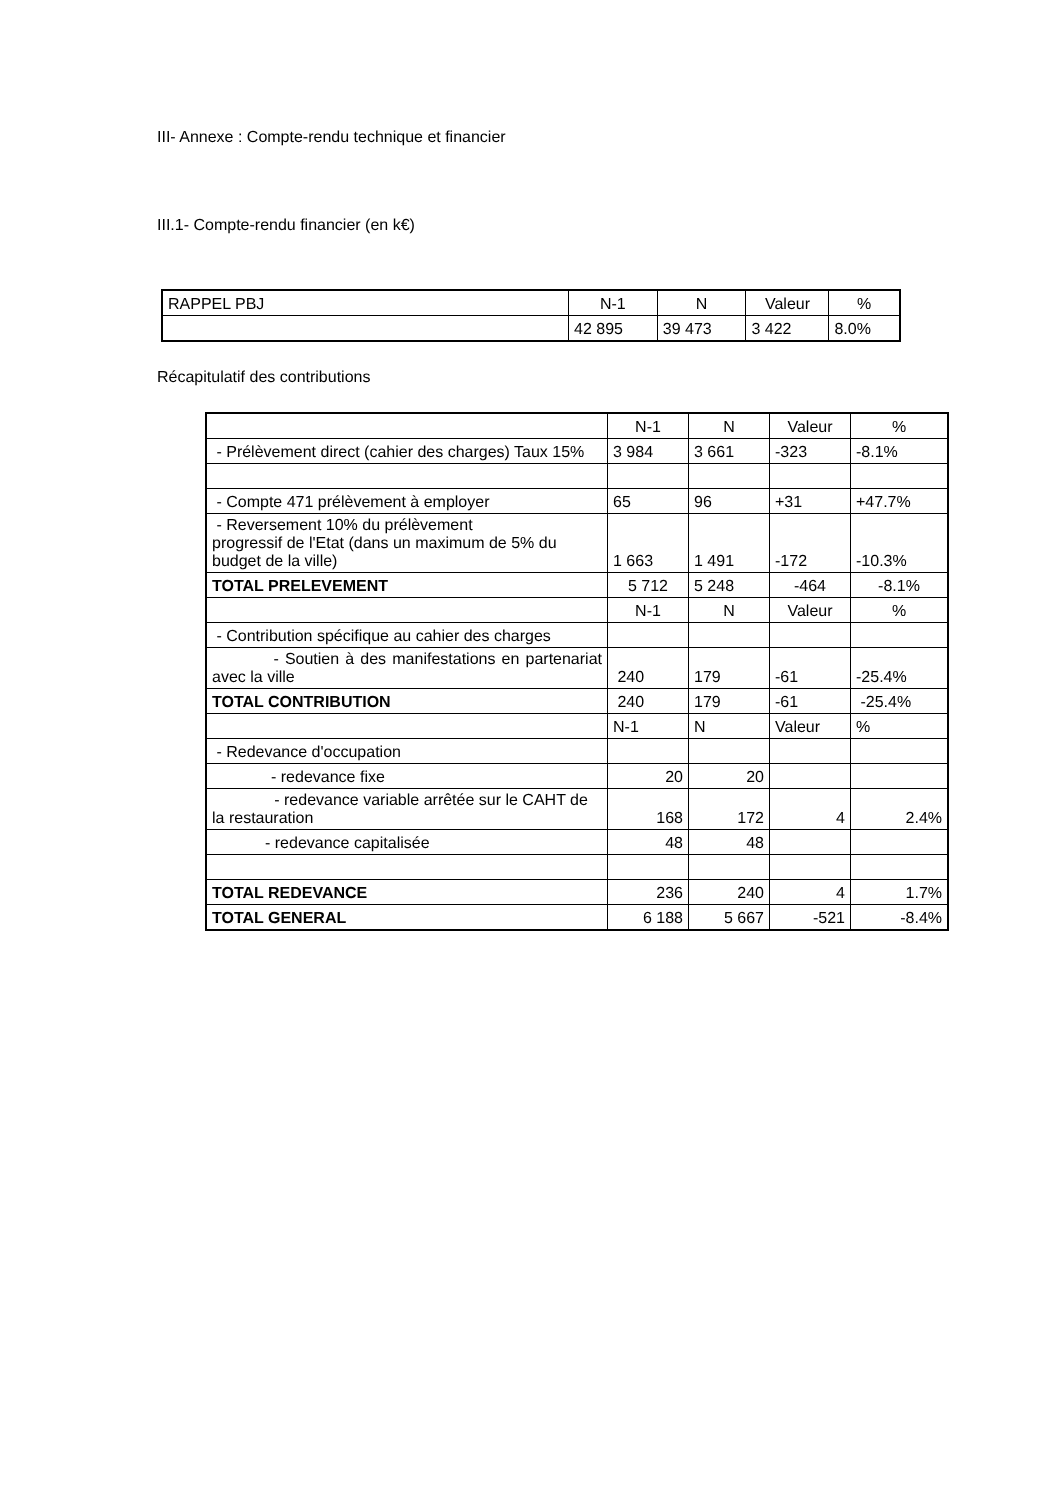III- Annexe : Compte-rendu technique et financier
III.1- Compte-rendu financier (en k€)
| RAPPEL PBJ | N-1 | N | Valeur | % |
| | 42 895 | 39 473 | 3 422 | 8.0% |
Récapitulatif des contributions
| | N-1 | N | Valeur | % |
| - Prélèvement direct (cahier des charges) Taux 15% | 3 984 | 3 661 | -323 | -8.1% |
| - Compte 471 prélèvement à employer | 65 | 96 | +31 | +47.7% |
| - Reversement 10% du prélèvement progressif de l'Etat (dans un maximum de 5% du budget de la ville) | 1 663 | 1 491 | -172 | -10.3% |
| TOTAL PRELEVEMENT | 5 712 | 5 248 | -464 | -8.1% |
| | N-1 | N | Valeur | % |
| - Contribution spécifique au cahier des charges | | | | |
| - Soutien à des manifestations en partenariat avec la ville | 240 | 179 | -61 | -25.4% |
| TOTAL CONTRIBUTION | 240 | 179 | -61 | -25.4% |
| | N-1 | N | Valeur | % |
| - Redevance d'occupation | | | | |
| - redevance fixe | 20 | 20 | | |
| - redevance variable arrêtée sur le CAHT de la restauration | 168 | 172 | 4 | 2.4% |
| - redevance capitalisée | 48 | 48 | | |
| TOTAL REDEVANCE | 236 | 240 | 4 | 1.7% |
| TOTAL GENERAL | 6 188 | 5 667 | -521 | -8.4% |